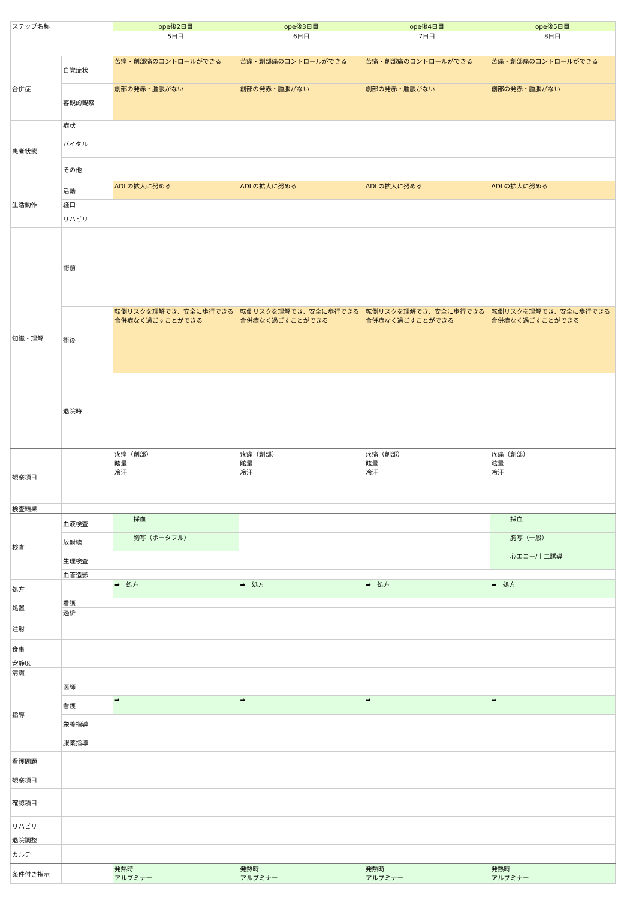| ステップ名称 | | ope後2日目 | ope後3日目 | ope後4日目 | ope後5日目 |
| | | 5日目 | 6日目 | 7日目 | 8日目 |
| 合併症 | 自覚症状 | 苦痛・創部痛のコントロールができる | 苦痛・創部痛のコントロールができる | 苦痛・創部痛のコントロールができる | 苦痛・創部痛のコントロールができる |
| | 客観的観察 | 創部の発赤・腫脹がない | 創部の発赤・腫脹がない | 創部の発赤・腫脹がない | 創部の発赤・腫脹がない |
| 患者状態 | 症状 | | | | |
| | バイタル | | | | |
| | その他 | | | | |
| 生活動作 | 活動 | ADLの拡大に努める | ADLの拡大に努める | ADLの拡大に努める | ADLの拡大に努める |
| | 経口 | | | | |
| | リハビリ | | | | |
| 知識・理解 | 術前 | | | | |
| | 術後 | 転倒リスクを理解でき、安全に歩行できる 合併症なく過ごすことができる | 転倒リスクを理解でき、安全に歩行できる 合併症なく過ごすことができる | 転倒リスクを理解でき、安全に歩行できる 合併症なく過ごすことができる | 転倒リスクを理解でき、安全に歩行できる 合併症なく過ごすことができる |
| | 退院時 | | | | |
| 観察項目 | | 疼痛（創部） 眩暈 冷汗 | 疼痛（創部） 眩暈 冷汗 | 疼痛（創部） 眩暈 冷汗 | 疼痛（創部） 眩暈 冷汗 |
| 検査結果 | | | | | |
| 検査 | 血液検査 | 採血 | | | 採血 |
| | 放射線 | 胸写（ポータブル） | | | 胸写（一般） |
| | 生理検査 | | | | 心エコー/十二誘導 |
| | 血管造影 | | | | |
| 処方 | | ➡ 処方 | ➡ 処方 | ➡ 処方 | ➡ 処方 |
| 処置 | 看護 | | | | |
| | 透析 | | | | |
| 注射 | | | | | |
| 食事 | | | | | |
| 安静度 | | | | | |
| 清潔 | | | | | |
| 指導 | 医師 | | | | |
| | 看護 | ➡ | ➡ | ➡ | ➡ |
| | 栄養指導 | | | | |
| | 服薬指導 | | | | |
| 看護問題 | | | | | |
| 観察項目 | | | | | |
| 確認項目 | | | | | |
| リハビリ | | | | | |
| 退院調整 | | | | | |
| カルテ | | | | | |
| 条件付き指示 | | 発熱時 アルブミナー | 発熱時 アルブミナー | 発熱時 アルブミナー | 発熱時 アルブミナー |